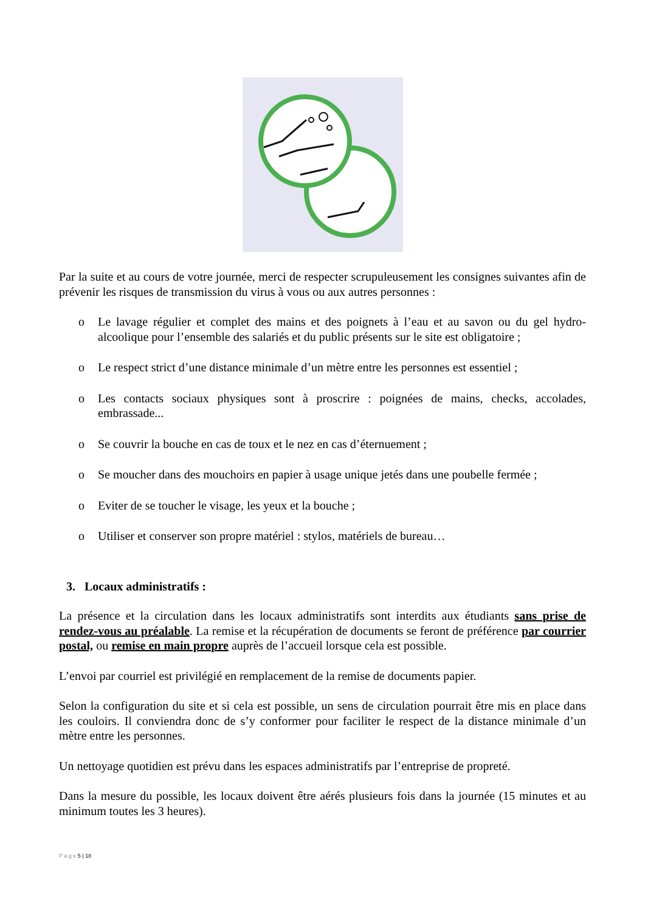Par la suite et au cours de votre journée, merci de respecter scrupuleusement les consignes suivantes afin de prévenir les risques de transmission du virus à vous ou aux autres personnes :
o Le lavage régulier et complet des mains et des poignets à l’eau et au savon ou du gel hydro-alcoolique pour l’ensemble des salariés et du public présents sur le site est obligatoire ;
o Le respect strict d’une distance minimale d’un mètre entre les personnes est essentiel ;
o Les contacts sociaux physiques sont à proscrire : poignées de mains, checks, accolades, embrassade...
o Se couvrir la bouche en cas de toux et le nez en cas d’éternuement ;
o Se moucher dans des mouchoirs en papier à usage unique jetés dans une poubelle fermée ;
o Eviter de se toucher le visage, les yeux et la bouche ;
o Utiliser et conserver son propre matériel : stylos, matériels de bureau…
3. Locaux administratifs :
La présence et la circulation dans les locaux administratifs sont interdits aux étudiants sans prise de rendez-vous au préalable. La remise et la récupération de documents se feront de préférence par courrier postal, ou remise en main propre auprès de l’accueil lorsque cela est possible.
L’envoi par courriel est privilégié en remplacement de la remise de documents papier.
Selon la configuration du site et si cela est possible, un sens de circulation pourrait être mis en place dans les couloirs. Il conviendra donc de s’y conformer pour faciliter le respect de la distance minimale d’un mètre entre les personnes.
Un nettoyage quotidien est prévu dans les espaces administratifs par l’entreprise de propreté.
Dans la mesure du possible, les locaux doivent être aérés plusieurs fois dans la journée (15 minutes et au minimum toutes les 3 heures).
P a g e 5 | 18